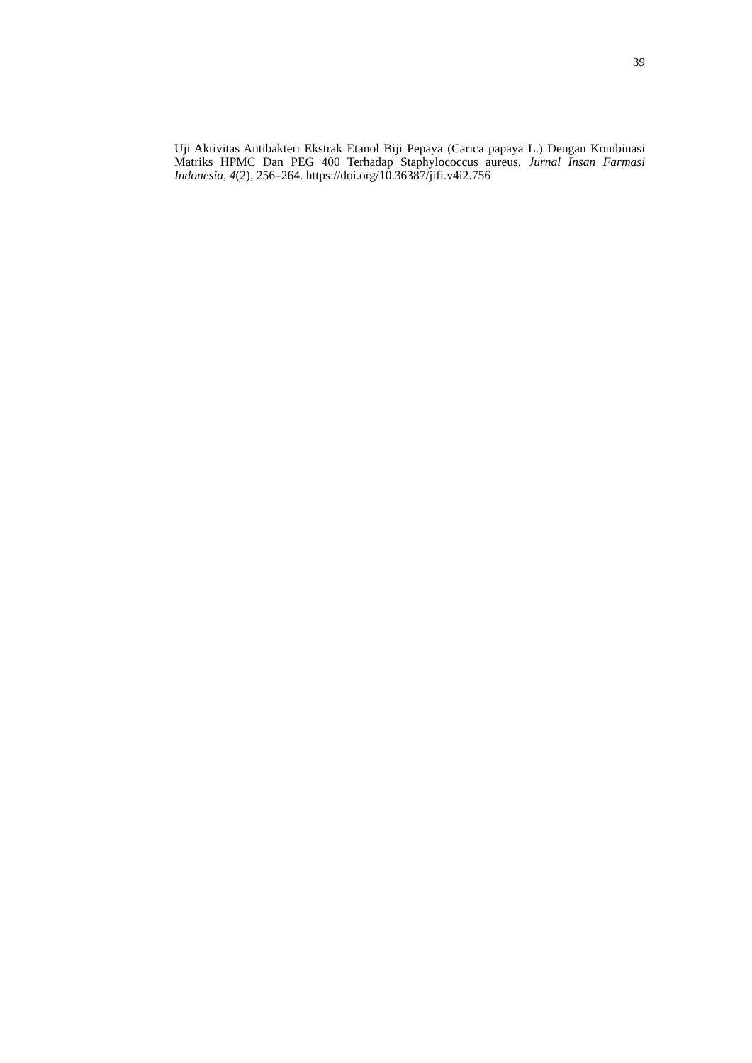39
Uji Aktivitas Antibakteri Ekstrak Etanol Biji Pepaya (Carica papaya L.) Dengan Kombinasi Matriks HPMC Dan PEG 400 Terhadap Staphylococcus aureus. Jurnal Insan Farmasi Indonesia, 4(2), 256–264. https://doi.org/10.36387/jifi.v4i2.756